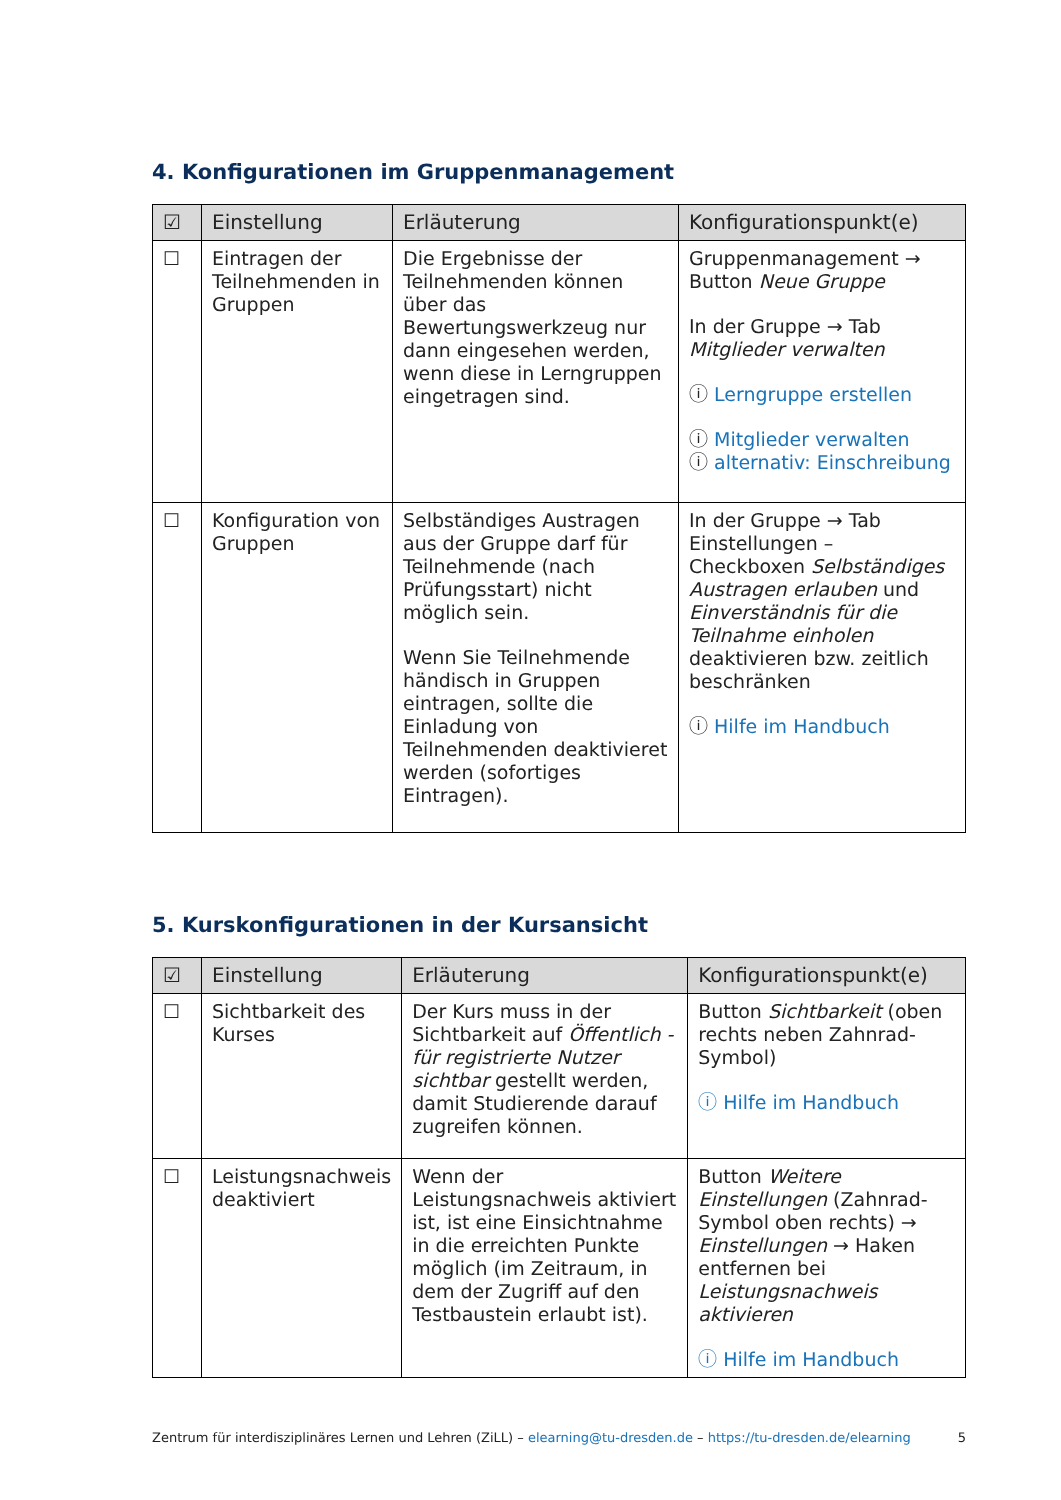4. Konfigurationen im Gruppenmanagement
| ☑ | Einstellung | Erläuterung | Konfigurationspunkt(e) |
| --- | --- | --- | --- |
| ☐ | Eintragen der Teilnehmenden in Gruppen | Die Ergebnisse der Teilnehmenden können über das Bewertungswerkzeug nur dann eingesehen werden, wenn diese in Lerngruppen eingetragen sind. | Gruppenmanagement → Button Neue Gruppe In der Gruppe → Tab Mitglieder verwalten ⓘ Lerngruppe erstellen ⓘ Mitglieder verwalten ⓘ alternativ: Einschreibung |
| ☐ | Konfiguration von Gruppen | Selbständiges Austragen aus der Gruppe darf für Teilnehmende (nach Prüfungsstart) nicht möglich sein. Wenn Sie Teilnehmende händisch in Gruppen eintragen, sollte die Einladung von Teilnehmenden deaktivieret werden (sofortiges Eintragen). | In der Gruppe → Tab Einstellungen – Checkboxen Selbständiges Austragen erlauben und Einverständnis für die Teilnahme einholen deaktivieren bzw. zeitlich beschränken ⓘ Hilfe im Handbuch |
5. Kurskonfigurationen in der Kursansicht
| ☑ | Einstellung | Erläuterung | Konfigurationspunkt(e) |
| --- | --- | --- | --- |
| ☐ | Sichtbarkeit des Kurses | Der Kurs muss in der Sichtbarkeit auf Öffentlich - für registrierte Nutzer sichtbar gestellt werden, damit Studierende darauf zugreifen können. | Button Sichtbarkeit (oben rechts neben Zahnrad-Symbol) ⓘ Hilfe im Handbuch |
| ☐ | Leistungsnachweis deaktiviert | Wenn der Leistungsnachweis aktiviert ist, ist eine Einsichtnahme in die erreichten Punkte möglich (im Zeitraum, in dem der Zugriff auf den Testbaustein erlaubt ist). | Button Weitere Einstellungen (Zahnrad-Symbol oben rechts) → Einstellungen → Haken entfernen bei Leistungsnachweis aktivieren ⓘ Hilfe im Handbuch |
Zentrum für interdisziplinäres Lernen und Lehren (ZiLL) – elearning@tu-dresden.de – https://tu-dresden.de/elearning 5